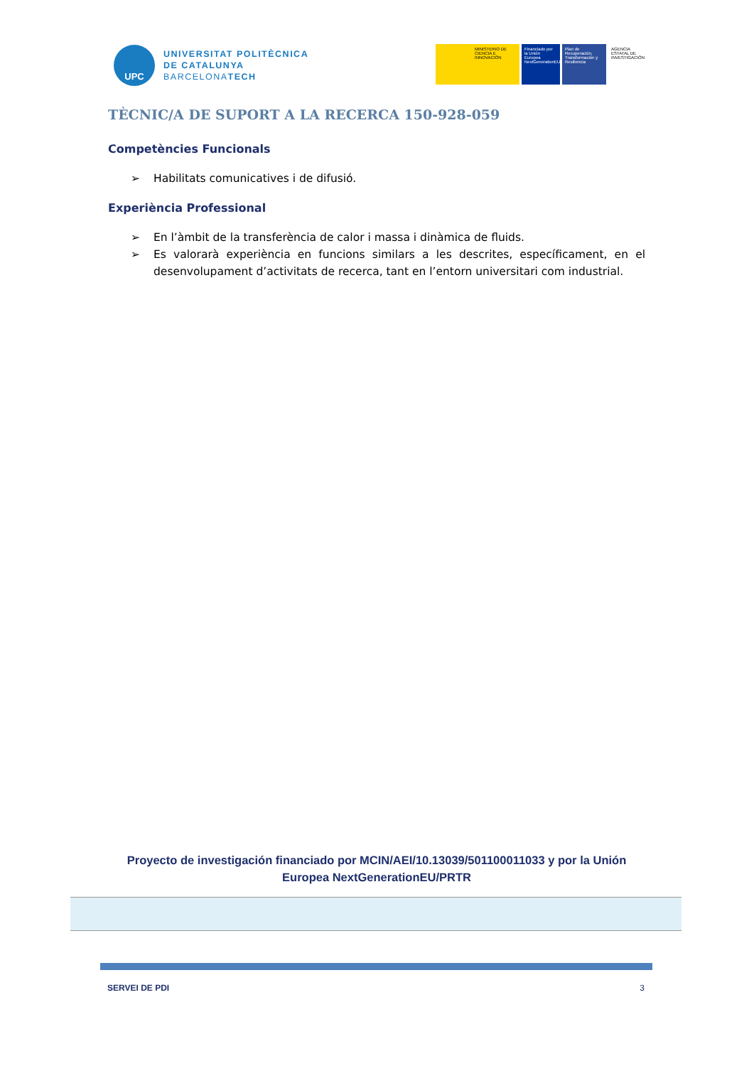UPC
UNIVERSITAT POLITÈCNICA
DE CATALUNYA
BARCELONATECH
MINISTERIO DE CIENCIA E INNOVACIÓN
Financiado por la Unión Europea NextGenerationEU
Plan de Recuperación, Transformación y Resiliencia
AGENCIA ESTATAL DE INVESTIGACIÓN
TÈCNIC/A DE SUPORT A LA RECERCA 150-928-059
Competències Funcionals
➢ Habilitats comunicatives i de difusió.
Experiència Professional
➢ En l’àmbit de la transferència de calor i massa i dinàmica de fluids.
➢ Es valorarà experiència en funcions similars a les descrites, específicament, en el desenvolupament d’activitats de recerca, tant en l’entorn universitari com industrial.
Proyecto de investigación financiado por MCIN/AEI/10.13039/501100011033 y por la Unión Europea NextGenerationEU/PRTR
SERVEI DE PDI 3